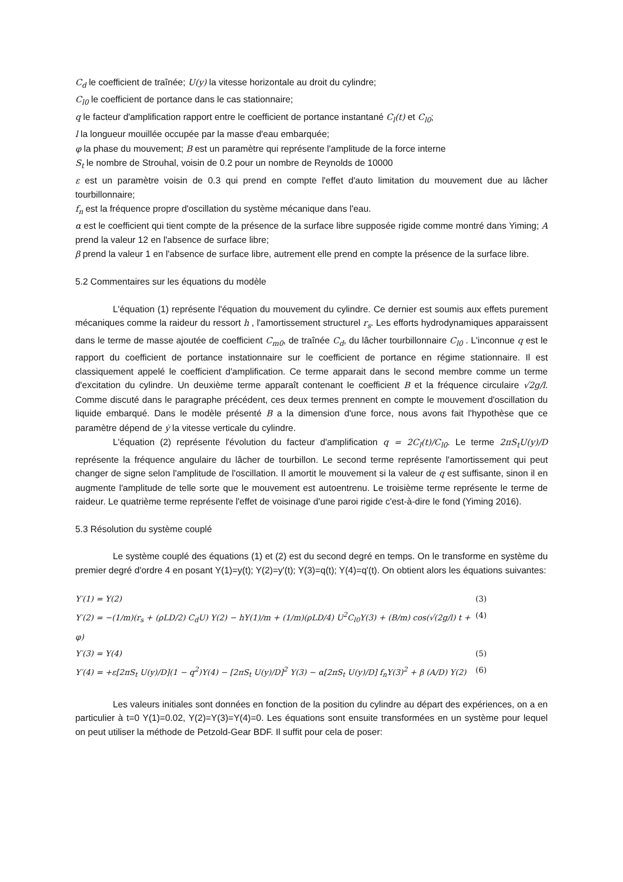C<sub>d</sub> le coefficient de traînée; U(y) la vitesse horizontale au droit du cylindre;
C<sub>l0</sub> le coefficient de portance dans le cas stationnaire;
q le facteur d'amplification rapport entre le coefficient de portance instantané C<sub>l</sub>(t) et C<sub>l0</sub>;
l la longueur mouillée occupée par la masse d'eau embarquée;
φ la phase du mouvement; B est un paramètre qui représente l'amplitude de la force interne
S<sub>t</sub> le nombre de Strouhal, voisin de 0.2 pour un nombre de Reynolds de 10000
ε est un paramètre voisin de 0.3 qui prend en compte l'effet d'auto limitation du mouvement due au lâcher tourbillonnaire;
f<sub>n</sub> est la fréquence propre d'oscillation du système mécanique dans l'eau.
α est le coefficient qui tient compte de la présence de la surface libre supposée rigide comme montré dans Yiming; A prend la valeur 12 en l'absence de surface libre;
β prend la valeur 1 en l'absence de surface libre, autrement elle prend en compte la présence de la surface libre.
5.2 Commentaires sur les équations du modèle
L'équation (1) représente l'équation du mouvement du cylindre. Ce dernier est soumis aux effets purement mécaniques comme la raideur du ressort h , l'amortissement structurel r<sub>s</sub>. Les efforts hydrodynamiques apparaissent dans le terme de masse ajoutée de coefficient C<sub>m0</sub>, de traînée C<sub>d</sub>, du lâcher tourbillonnaire C<sub>l0</sub> . L'inconnue q est le rapport du coefficient de portance instationnaire sur le coefficient de portance en régime stationnaire. Il est classiquement appelé le coefficient d'amplification. Ce terme apparait dans le second membre comme un terme d'excitation du cylindre. Un deuxième terme apparaît contenant le coefficient B et la fréquence circulaire √2g/l. Comme discuté dans le paragraphe précédent, ces deux termes prennent en compte le mouvement d'oscillation du liquide embarqué. Dans le modèle présenté B a la dimension d'une force, nous avons fait l'hypothèse que ce paramètre dépend de ẏ la vitesse verticale du cylindre.
L'équation (2) représente l'évolution du facteur d'amplification q = 2C<sub>l</sub>(t)/C<sub>l0</sub>. Le terme 2πS<sub>t</sub>U(y)/D représente la fréquence angulaire du lâcher de tourbillon. Le second terme représente l'amortissement qui peut changer de signe selon l'amplitude de l'oscillation. Il amortit le mouvement si la valeur de q est suffisante, sinon il en augmente l'amplitude de telle sorte que le mouvement est autoentrenu. Le troisième terme représente le terme de raideur. Le quatrième terme représente l'effet de voisinage d'une paroi rigide c'est-à-dire le fond (Yiming 2016).
5.3 Résolution du système couplé
Le système couplé des équations (1) et (2) est du second degré en temps. On le transforme en système du premier degré d'ordre 4 en posant Y(1)=y(t); Y(2)=y'(t); Y(3)=q(t); Y(4)=q'(t). On obtient alors les équations suivantes:
Y′(1) = Y(2) (3)
Y′(2) = −(1/m)(r<sub>s</sub> + (ρLD/2) C<sub>d</sub>U) Y(2) − hY(1)/m + (1/m)(ρLD/4) U<sup>2</sup>C<sub>l0</sub>Y(3) + (B/m) cos(√(2g/l) t + φ) (4)
Y′(3) = Y(4) (5)
Y′(4) = +ε[2πS<sub>t</sub> U(y)/D](1 − q<sup>2</sup>)Y(4) − [2πS<sub>t</sub> U(y)/D]<sup>2</sup> Y(3) − α[2πS<sub>t</sub> U(y)/D] f<sub>n</sub>Y(3)<sup>2</sup> + β (A/D) Y(2) (6)
Les valeurs initiales sont données en fonction de la position du cylindre au départ des expériences, on a en particulier à t=0 Y(1)=0.02, Y(2)=Y(3)=Y(4)=0. Les équations sont ensuite transformées en un système pour lequel on peut utiliser la méthode de Petzold-Gear BDF. Il suffit pour cela de poser: